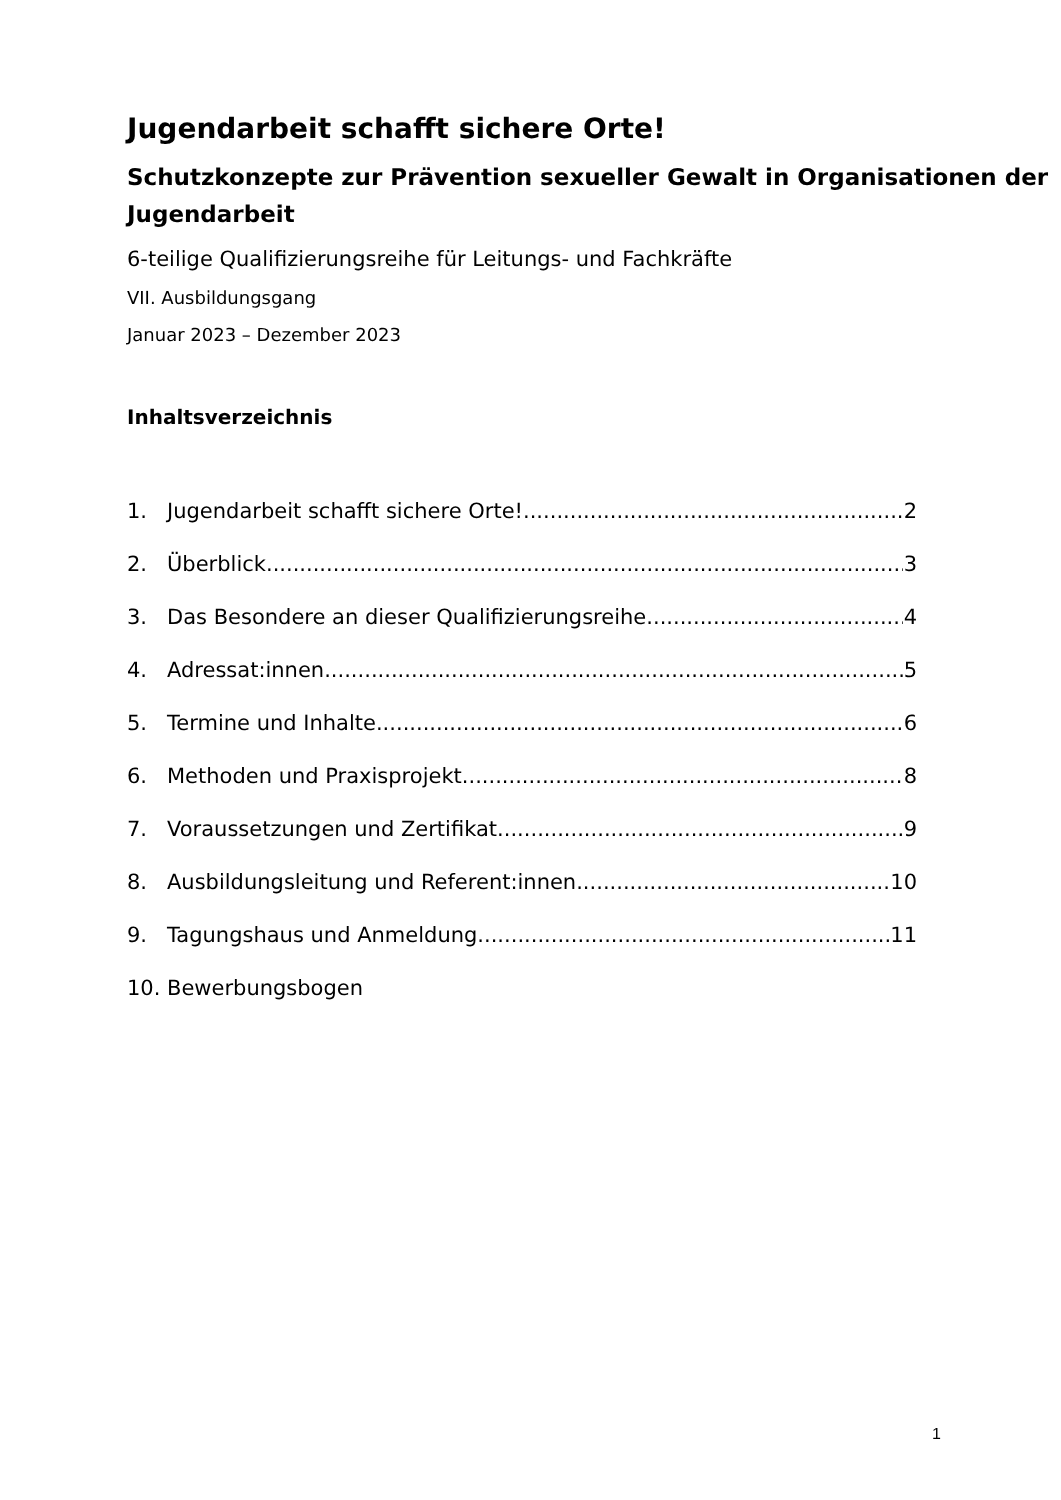Jugendarbeit schafft sichere Orte!
Schutzkonzepte zur Prävention sexueller Gewalt in Organisationen der Jugendarbeit
6-teilige Qualifizierungsreihe für Leitungs- und Fachkräfte
VII. Ausbildungsgang
Januar 2023 – Dezember 2023
Inhaltsverzeichnis
1. Jugendarbeit schafft sichere Orte! 2
2. Überblick 3
3. Das Besondere an dieser Qualifizierungsreihe 4
4. Adressat:innen 5
5. Termine und Inhalte 6
6. Methoden und Praxisprojekt 8
7. Voraussetzungen und Zertifikat 9
8. Ausbildungsleitung und Referent:innen 10
9. Tagungshaus und Anmeldung 11
10. Bewerbungsbogen
1